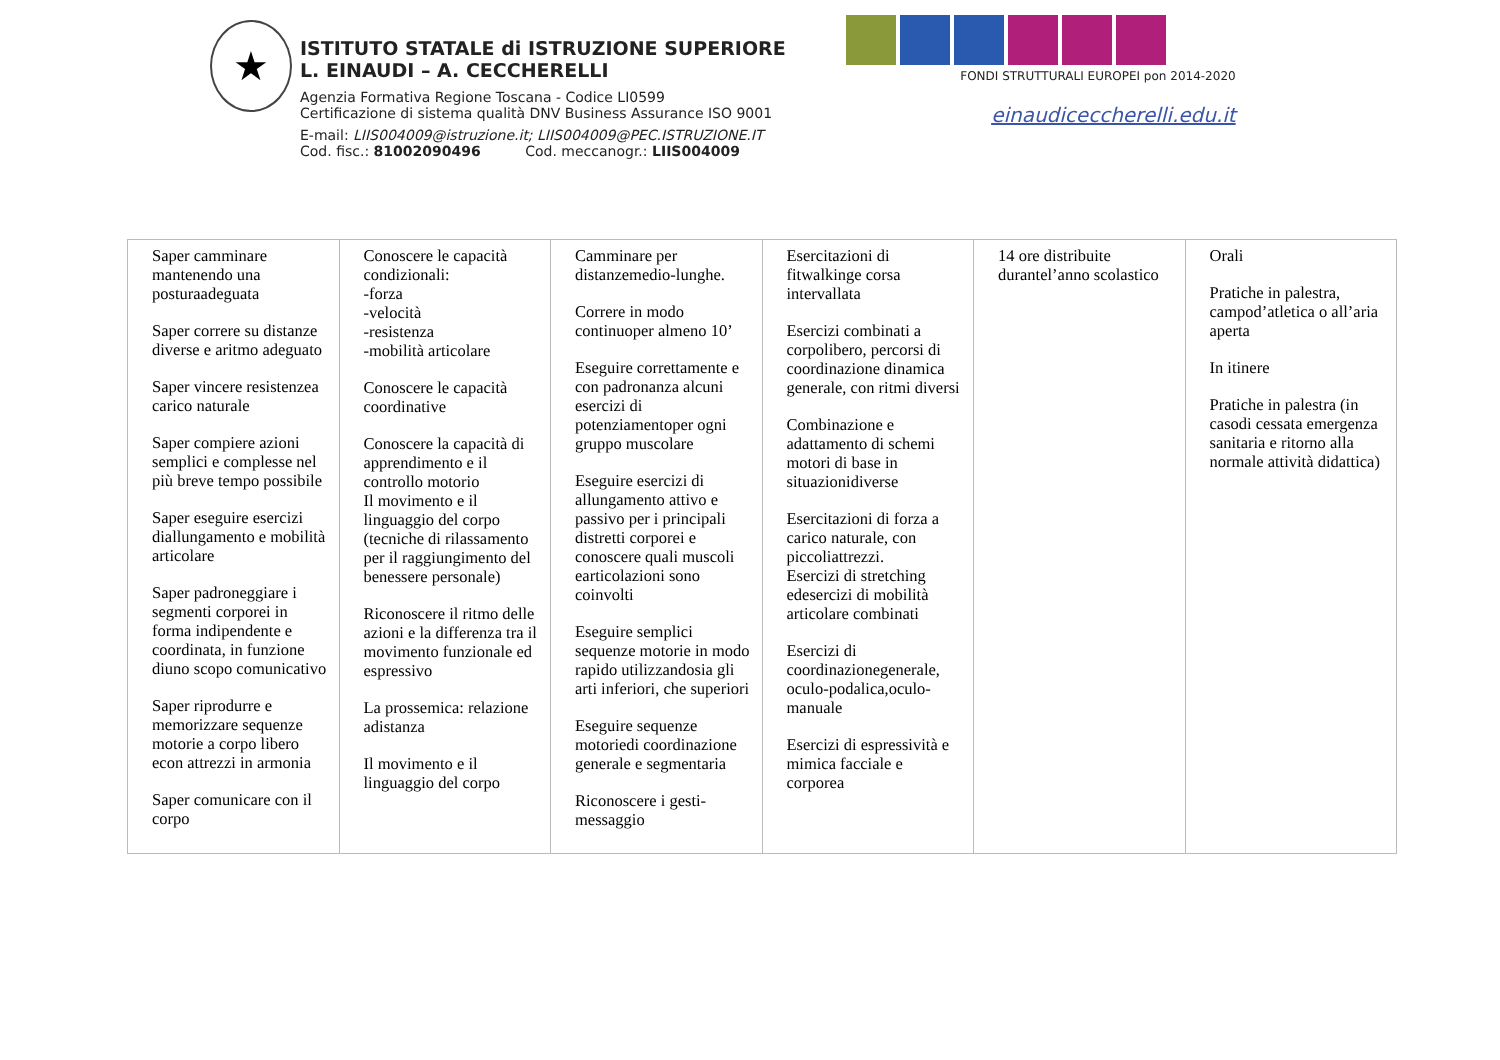★
ISTITUTO STATALE di ISTRUZIONE SUPERIORE
L. EINAUDI – A. CECCHERELLI
Agenzia Formativa Regione Toscana - Codice LI0599
Certificazione di sistema qualità DNV Business Assurance ISO 9001
E-mail: LIIS004009@istruzione.it; LIIS004009@PEC.ISTRUZIONE.IT
Cod. fisc.: 81002090496 Cod. meccanogr.: LIIS004009
FONDI STRUTTURALI EUROPEI pon 2014-2020
einaudiceccherelli.edu.it
| Saper camminare mantenendo una posturaadeguata Saper correre su distanze diverse e aritmo adeguato Saper vincere resistenzea carico naturale Saper compiere azioni semplici e complesse nel più breve tempo possibile Saper eseguire esercizi diallungamento e mobilità articolare Saper padroneggiare i segmenti corporei in forma indipendente e coordinata, in funzione diuno scopo comunicativo Saper riprodurre e memorizzare sequenze motorie a corpo libero econ attrezzi in armonia Saper comunicare con il corpo | Conoscere le capacità condizionali: -forza -velocità -resistenza -mobilità articolare Conoscere le capacità coordinative Conoscere la capacità di apprendimento e il controllo motorio Il movimento e il linguaggio del corpo (tecniche di rilassamento per il raggiungimento del benessere personale) Riconoscere il ritmo delle azioni e la differenza tra il movimento funzionale ed espressivo La prossemica: relazione adistanza Il movimento e il linguaggio del corpo | Camminare per distanzemedio-lunghe. Correre in modo continuoper almeno 10’ Eseguire correttamente e con padronanza alcuni esercizi di potenziamentoper ogni gruppo muscolare Eseguire esercizi di allungamento attivo e passivo per i principali distretti corporei e conoscere quali muscoli earticolazioni sono coinvolti Eseguire semplici sequenze motorie in modo rapido utilizzandosia gli arti inferiori, che superiori Eseguire sequenze motoriedi coordinazione generale e segmentaria Riconoscere i gesti-messaggio | Esercitazioni di fitwalkinge corsa intervallata Esercizi combinati a corpolibero, percorsi di coordinazione dinamica generale, con ritmi diversi Combinazione e adattamento di schemi motori di base in situazionidiverse Esercitazioni di forza a carico naturale, con piccoliattrezzi. Esercizi di stretching edesercizi di mobilità articolare combinati Esercizi di coordinazionegenerale, oculo-podalica,oculo-manuale Esercizi di espressività e mimica facciale e corporea | 14 ore distribuite durantel’anno scolastico | Orali Pratiche in palestra, campod’atletica o all’aria aperta In itinere Pratiche in palestra (in casodi cessata emergenza sanitaria e ritorno alla normale attività didattica) |